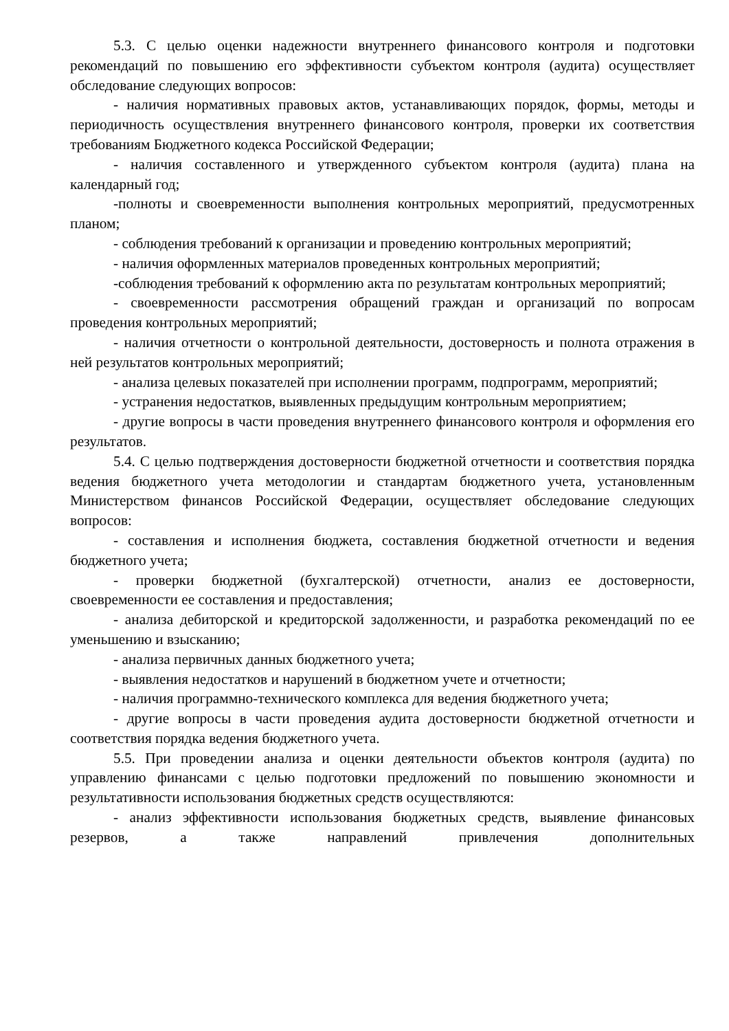5.3. С целью оценки надежности внутреннего финансового контроля и подготовки рекомендаций по повышению его эффективности субъектом контроля (аудита) осуществляет обследование следующих вопросов:
- наличия нормативных правовых актов, устанавливающих порядок, формы, методы и периодичность осуществления внутреннего финансового контроля, проверки их соответствия требованиям Бюджетного кодекса Российской Федерации;
- наличия составленного и утвержденного субъектом контроля (аудита) плана на календарный год;
-полноты и своевременности выполнения контрольных мероприятий, предусмотренных планом;
- соблюдения требований к организации и проведению контрольных мероприятий;
- наличия оформленных материалов проведенных контрольных мероприятий;
-соблюдения требований к оформлению акта по результатам контрольных мероприятий;
- своевременности рассмотрения обращений граждан и организаций по вопросам проведения контрольных мероприятий;
- наличия отчетности о контрольной деятельности, достоверность и полнота отражения в ней результатов контрольных мероприятий;
- анализа целевых показателей при исполнении программ, подпрограмм, мероприятий;
- устранения недостатков, выявленных предыдущим контрольным мероприятием;
- другие вопросы в части проведения внутреннего финансового контроля и оформления его результатов.
5.4. С целью подтверждения достоверности бюджетной отчетности и соответствия порядка ведения бюджетного учета методологии и стандартам бюджетного учета, установленным Министерством финансов Российской Федерации, осуществляет обследование следующих вопросов:
- составления и исполнения бюджета, составления бюджетной отчетности и ведения бюджетного учета;
- проверки бюджетной (бухгалтерской) отчетности, анализ ее достоверности, своевременности ее составления и предоставления;
- анализа дебиторской и кредиторской задолженности, и разработка рекомендаций по ее уменьшению и взысканию;
- анализа первичных данных бюджетного учета;
- выявления недостатков и нарушений в бюджетном учете и отчетности;
- наличия программно-технического комплекса для ведения бюджетного учета;
- другие вопросы в части проведения аудита достоверности бюджетной отчетности и соответствия порядка ведения бюджетного учета.
5.5. При проведении анализа и оценки деятельности объектов контроля (аудита) по управлению финансами с целью подготовки предложений по повышению экономности и результативности использования бюджетных средств осуществляются:
- анализ эффективности использования бюджетных средств, выявление финансовых резервов, а также направлений привлечения дополнительных